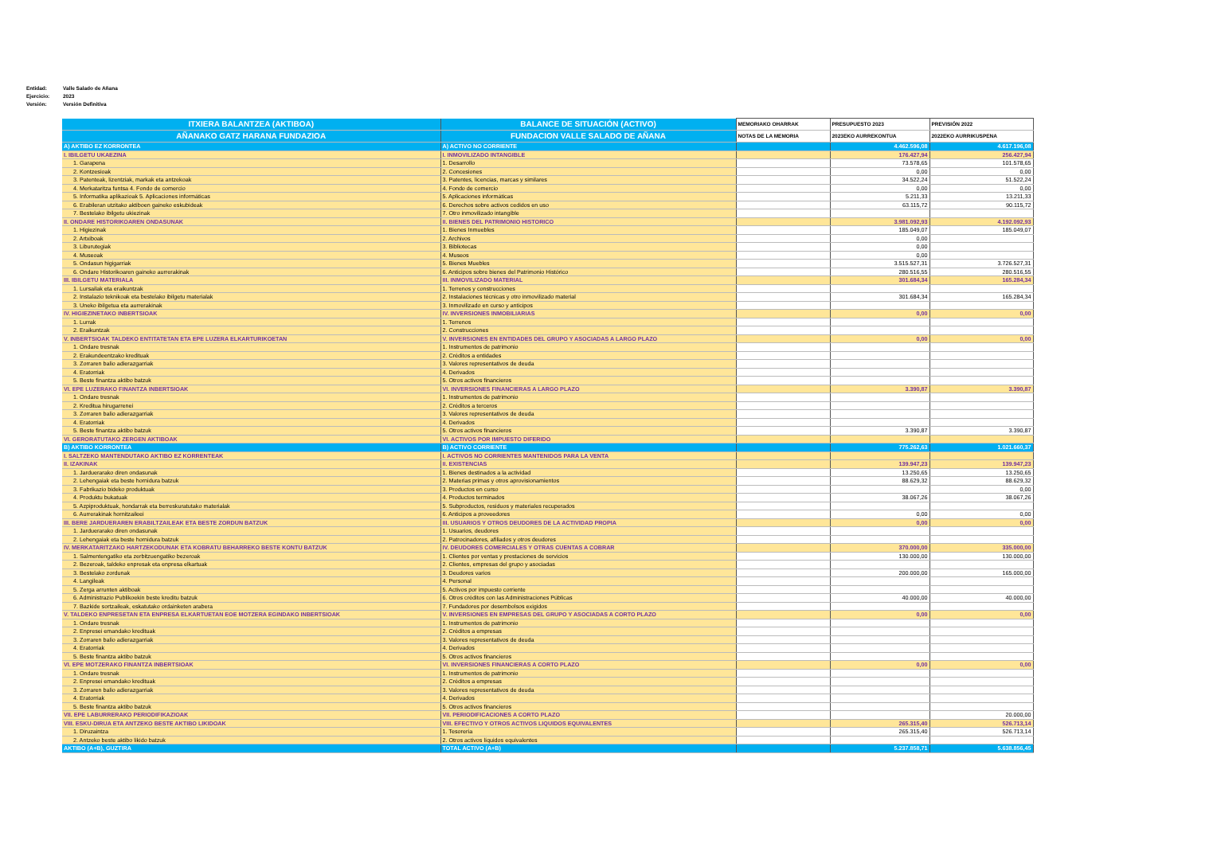Entidad: Valle Salado de Añana
Ejercicio: 2023
Versión: Versión Definitiva
| ITXIERA BALANTZEA (AKTIBOA) | BALANCE DE SITUACIÓN (ACTIVO) | MEMORIAKO OHARRAK | PRESUPUESTO 2023 | PREVISIÓN 2022 |
| --- | --- | --- | --- | --- |
| AÑANAKO GATZ HARANA FUNDAZIOA | FUNDACION VALLE SALADO DE AÑANA | NOTAS DE LA MEMORIA | 2023EKO AURREKONTUA | 2022EKO AURRIKUSPENA |
| A) AKTIBO EZ KORRONTEA | A) ACTIVO NO CORRIENTE | | 4.462.596,08 | 4.617.196,08 |
| I. IBILGETU UKAEZINA | I. INMOVILIZADO INTANGIBLE | | 176.427,94 | 256.427,94 |
| 1. Garapena | 1. Desarrollo | | 73.578,65 | 101.578,65 |
| 2. Kontzesioak | 2. Concesiones | | 0,00 | 0,00 |
| 3. Patenteak, lizentziak, markak eta antzekoak | 3. Patentes, licencias, marcas y similares | | 34.522,24 | 51.522,24 |
| 4. Merkataritza funtsa 4. Fondo de comercio | 4. Fondo de comercio | | 0,00 | 0,00 |
| 5. Informatika aplikazioak 5. Aplicaciones informáticas | 5. Aplicaciones informáticas | | 5.211,33 | 13.211,33 |
| 6. Erabileran utzitako aktiboen gaineko eskubideak | 6. Derechos sobre activos cedidos en uso | | 63.115,72 | 90.115,72 |
| 7. Bestelako ibilgetu ukiezinak | 7. Otro inmovilizado intangible | | | |
| II. ONDARE HISTORIKOAREN ONDASUNAK | II. BIENES DEL PATRIMONIO HISTORICO | | 3.981.092,93 | 4.192.092,93 |
| 1. Higiezinak | 1. Bienes Inmuebles | | 185.049,07 | 185.049,07 |
| 2. Artxiboak | 2. Archivos | | 0,00 | |
| 3. Liburutegiak | 3. Bibliotecas | | 0,00 | |
| 4. Museoak | 4. Museos | | 0,00 | |
| 5. Ondasun higigarriak | 5. Bienes Muebles | | 3.515.527,31 | 3.726.527,31 |
| 6. Ondare Historikoaren gaineko aurrerakinak | 6. Anticipos sobre bienes del Patrimonio Histórico | | 280.516,55 | 280.516,55 |
| III. IBILGETU MATERIALA | III. INMOVILIZADO MATERIAL | | 301.684,34 | 165.284,34 |
| 1. Lursailak eta eraikuntzak | 1. Terrenos y construcciones | | | |
| 2. Instalazio teknikoak eta bestelako ibilgetu materialak | 2. Instalaciones técnicas y otro inmovilizado material | | 301.684,34 | 165.284,34 |
| 3. Uneko ibilgetua eta aurrerakinak | 3. Inmovilizado en curso y anticipos | | | |
| IV. HIGIEZINETAKO INBERTSIOAK | IV. INVERSIONES INMOBILIARIAS | | 0,00 | 0,00 |
| 1. Lurrak | 1. Terrenos | | | |
| 2. Eraikuntzak | 2. Construcciones | | | |
| V. INBERTSIOAK TALDEKO ENTITATETAN ETA EPE LUZERA ELKARTURIKOETAN | V. INVERSIONES EN ENTIDADES DEL GRUPO Y ASOCIADAS A LARGO PLAZO | | 0,00 | 0,00 |
| 1. Ondare tresnak | 1. Instrumentos de patrimonio | | | |
| 2. Erakundeentzako kredituak | 2. Créditos a entidades | | | |
| 3. Zorraren balio adierazgarriak | 3. Valores representativos de deuda | | | |
| 4. Eratorriak | 4. Derivados | | | |
| 5. Beste finantza aktibo batzuk | 5. Otros activos financieros | | | |
| VI. EPE LUZERAKO FINANTZA INBERTSIOAK | VI. INVERSIONES FINANCIERAS A LARGO PLAZO | | 3.390,87 | 3.390,87 |
| 1. Ondare tresnak | 1. Instrumentos de patrimonio | | | |
| 2. Kreditua hirugarrenei | 2. Créditos a terceros | | | |
| 3. Zorraren balio adierazgarriak | 3. Valores representativos de deuda | | | |
| 4. Eratorriak | 4. Derivados | | | |
| 5. Beste finantza aktibo batzuk | 5. Otros activos financieros | | 3.390,87 | 3.390,87 |
| VI. GERORATUTAKO ZERGEN AKTIBOAK | VI. ACTIVOS POR IMPUESTO DIFERIDO | | | |
| B) AKTIBO KORRONTEA | B) ACTIVO CORRIENTE | | 775.262,63 | 1.021.660,37 |
| I. SALTZEKO MANTENDUTAKO AKTIBO EZ KORRENTEAK | I. ACTIVOS NO CORRIENTES MANTENIDOS PARA LA VENTA | | | |
| II. IZAKINAK | II. EXISTENCIAS | | 139.947,23 | 139.947,23 |
| 1. Jarduerarako diren ondasunak | 1. Bienes destinados a la actividad | | 13.250,65 | 13.250,65 |
| 2. Lehengaiak eta beste hornidura batzuk | 2. Materias primas y otros aprovisionamientos | | 88.629,32 | 88.629,32 |
| 3. Fabrikazio bideko produktuak | 3. Productos en curso | | | 0,00 |
| 4. Produktu bukatuak | 4. Productos terminados | | 38.067,26 | 38.067,26 |
| 5. Azpiproduktuak, hondarrak eta berreskuratutako materialak | 5. Subproductos, residuos y materiales recuperados | | | |
| 6. Aurrerakinak hornitzaileei | 6. Anticipos a proveedores | | 0,00 | 0,00 |
| III. BERE JARDUERAREN ERABILTZAILEAK ETA BESTE ZORDUN BATZUK | III. USUARIOS Y OTROS DEUDORES DE LA ACTIVIDAD PROPIA | | 0,00 | 0,00 |
| 1. Jarduerarako diren ondasunak | 1. Usuarios, deudores | | | |
| 2. Lehengaiak eta beste hornidura batzuk | 2. Patrocinadores, afiliados y otros deudores | | | |
| IV. MERKATARITZAKO HARTZEKODUNAK ETA KOBRATU BEHARREKO BESTE KONTU BATZUK | IV. DEUDORES COMERCIALES Y OTRAS CUENTAS A COBRAR | | 370.000,00 | 335.000,00 |
| 1. Salmentengatiko eta zerbitzuengatiko bezeroak | 1. Clientes por ventas y prestaciones de servicios | | 130.000,00 | 130.000,00 |
| 2. Bezeroak, taldeko enpresak eta enpresa elkartuak | 2. Clientes, empresas del grupo y asociadas | | | |
| 3. Bestelako zordunak | 3. Deudores varios | | 200.000,00 | 165.000,00 |
| 4. Langileak | 4. Personal | | | |
| 5. Zerga arrunten aktiboak | 5. Activos por impuesto corriente | | | |
| 6. Administrazio Publikoekin beste kreditu batzuk | 6. Otros créditos con las Administraciones Públicas | | 40.000,00 | 40.000,00 |
| 7. Bazkide sortzaileak, eskatutako ordainketen arabera | 7. Fundadores por desembolsos exigidos | | | |
| V. TALDEKO ENPRESETAN ETA ENPRESA ELKARTUETAN EOE MOTZERA EGINDAKO INBERTSIOAK | V. INVERSIONES EN EMPRESAS DEL GRUPO Y ASOCIADAS A CORTO PLAZO | | 0,00 | 0,00 |
| 1. Ondare tresnak | 1. Instrumentos de patrimonio | | | |
| 2. Enpresei emandako kredituak | 2. Créditos a empresas | | | |
| 3. Zorraren balio adierazgarriak | 3. Valores representativos de deuda | | | |
| 4. Eratorriak | 4. Derivados | | | |
| 5. Beste finantza aktibo batzuk | 5. Otros activos financieros | | | |
| VI. EPE MOTZERAKO FINANTZA INBERTSIOAK | VI. INVERSIONES FINANCIERAS A CORTO PLAZO | | 0,00 | 0,00 |
| 1. Ondare tresnak | 1. Instrumentos de patrimonio | | | |
| 2. Enpresei emandako kredituak | 2. Créditos a empresas | | | |
| 3. Zorraren balio adierazgarriak | 3. Valores representativos de deuda | | | |
| 4. Eratorriak | 4. Derivados | | | |
| 5. Beste finantza aktibo batzuk | 5. Otros activos financieros | | | |
| VII. EPE LABURRERAKO PERIODIFIKAZIOAK | VII. PERIODIFICACIONES A CORTO PLAZO | | | 20.000,00 |
| VIII. ESKU-DIRUA ETA ANTZEKO BESTE AKTIBO LIKIDOAK | VIII. EFECTIVO Y OTROS ACTIVOS LIQUIDOS EQUIVALENTES | | 265.315,40 | 526.713,14 |
| 1. Diruzaintza | 1. Tesorería | | 265.315,40 | 526.713,14 |
| 2. Antzeko beste aktibo likido batzuk | 2. Otros activos líquidos equivalentes | | | |
| AKTIBO (A+B), GUZTIRA | TOTAL ACTIVO (A+B) | | 5.237.858,71 | 5.638.856,45 |